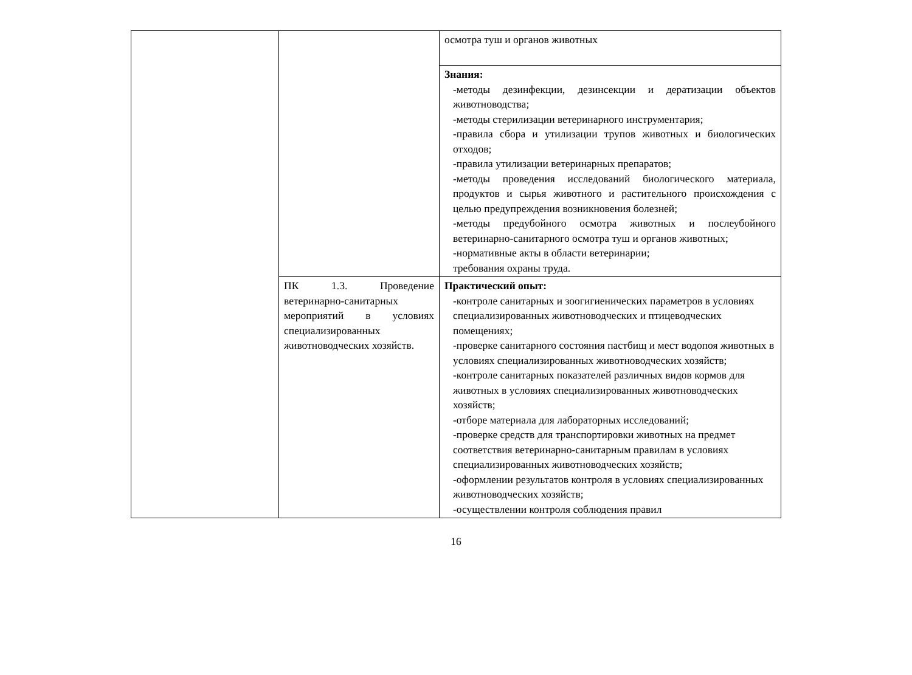| | | осмотра туш и органов животных |
| | | Знания: -методы дезинфекции, дезинсекции и дератизации объектов животноводства; -методы стерилизации ветеринарного инструментария; -правила сбора и утилизации трупов животных и биологических отходов; -правила утилизации ветеринарных препаратов; -методы проведения исследований биологического материала, продуктов и сырья животного и растительного происхождения с целью предупреждения возникновения болезней; -методы предубойного осмотра животных и послеубойного ветеринарно-санитарного осмотра туш и органов животных; -нормативные акты в области ветеринарии; требования охраны труда. |
| | ПК 1.3. Проведение ветеринарно-санитарных мероприятий в условиях специализированных животноводческих хозяйств. | Практический опыт: -контроле санитарных и зоогигиенических параметров в условиях специализированных животноводческих и птицеводческих помещениях; -проверке санитарного состояния пастбищ и мест водопоя животных в условиях специализированных животноводческих хозяйств; -контроле санитарных показателей различных видов кормов для животных в условиях специализированных животноводческих хозяйств; -отборе материала для лабораторных исследований; -проверке средств для транспортировки животных на предмет соответствия ветеринарно-санитарным правилам в условиях специализированных животноводческих хозяйств; -оформлении результатов контроля в условиях специализированных животноводческих хозяйств; -осуществлении контроля соблюдения правил |
16